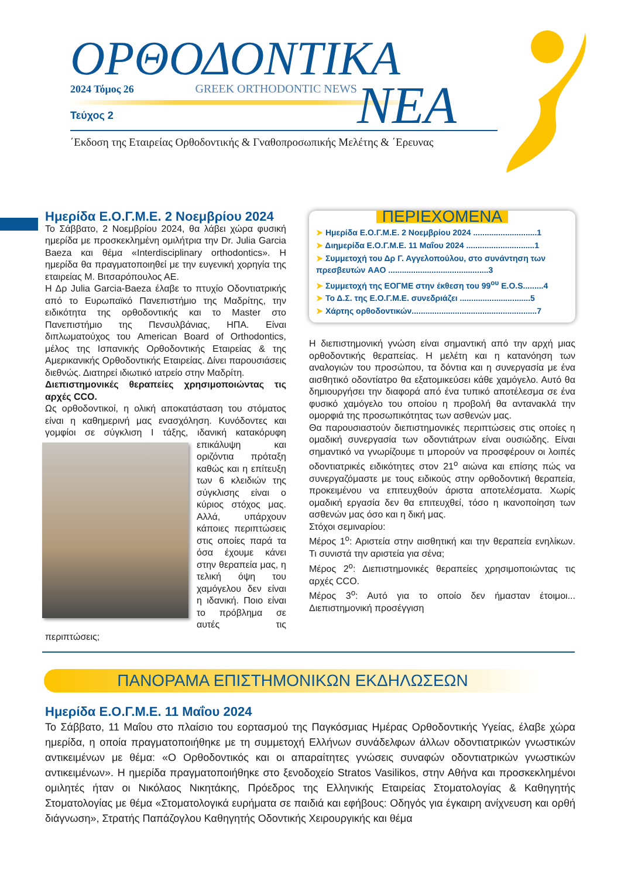ΟΡΘΟΔΟΝΤΙΚΑ
2024 Τόμος 26 GREEK ORTHODONTIC NEWS
Τεύχος 2
ΝΕΑ
΄Εκδοση της Εταιρείας Ορθοδοντικής & Γναθοπροσωπικής Μελέτης & ΄Ερευνας
Ημερίδα Ε.Ο.Γ.Μ.Ε. 2 Νοεμβρίου 2024
Το Σάββατο, 2 Νοεμβρίου 2024, θα λάβει χώρα φυσική ημερίδα με προσκεκλημένη ομιλήτρια την Dr. Julia Garcia Baeza και θέμα «Interdisciplinary orthodontics». Η ημερίδα θα πραγματοποιηθεί με την ευγενική χορηγία της εταιρείας Μ. Βιτσαρόπουλος ΑΕ.
Η Δρ Julia Garcia-Baeza έλαβε το πτυχίο Οδοντιατρικής από το Ευρωπαϊκό Πανεπιστήμιο της Μαδρίτης, την ειδικότητα της ορθοδοντικής και το Master στο Πανεπιστήμιο της Πενσυλβάνιας, ΗΠΑ. Είναι διπλωματούχος του American Board of Orthodontics, μέλος της Ισπανικής Ορθοδοντικής Εταιρείας & της Αμερικανικής Ορθοδοντικής Εταιρείας. Δίνει παρουσιάσεις διεθνώς. Διατηρεί ιδιωτικό ιατρείο στην Μαδρίτη.
Διεπιστημονικές θεραπείες χρησιμοποιώντας τις αρχές CCO.
Ως ορθοδοντικοί, η ολική αποκατάσταση του στόματος είναι η καθημερινή μας ενασχόληση. Κυνόδοντες και γομφίοι σε σύγκλιση Ι τάξης, ιδανική κατακόρυφη επικάλυψη και οριζόντια πρόταξη καθώς και η επίτευξη των 6 κλειδιών της σύγκλισης είναι ο κύριος στόχος μας. Αλλά, υπάρχουν κάποιες περιπτώσεις στις οποίες παρά τα όσα έχουμε κάνει στην θεραπεία μας, η τελική όψη του χαμόγελου δεν είναι η ιδανική. Ποιο είναι το πρόβλημα σε αυτές τις περιπτώσεις;
ΠΕΡΙΕΧΟΜΕΝΑ
➤ Ημερίδα Ε.Ο.Γ.Μ.Ε. 2 Νοεμβρίου 2024 ............................1
➤ Διημερίδα Ε.Ο.Γ.Μ.Ε. 11 Μαΐου 2024 ..............................1
➤ Συμμετοχή του Δρ Γ. Αγγελοπούλου, στο συνάντηση των πρεσβευτών AAO ............................................3
➤ Συμμετοχή της ΕΟΓΜΕ στην έκθεση του 99<sup>ου</sup> E.O.S.........4
➤ Το Δ.Σ. της Ε.Ο.Γ.Μ.Ε. συνεδριάζει ...............................5
➤ Χάρτης ορθοδοντικών.......................................................7
Η διεπιστημονική γνώση είναι σημαντική από την αρχή μιας ορθοδοντικής θεραπείας. Η μελέτη και η κατανόηση των αναλογιών του προσώπου, τα δόντια και η συνεργασία με ένα αισθητικό οδοντίατρο θα εξατομικεύσει κάθε χαμόγελο. Αυτό θα δημιουργήσει την διαφορά από ένα τυπικό αποτέλεσμα σε ένα φυσικό χαμόγελο του οποίου η προβολή θα αντανακλά την ομορφιά της προσωπικότητας των ασθενών μας.
Θα παρουσιαστούν διεπιστημονικές περιπτώσεις στις οποίες η ομαδική συνεργασία των οδοντιάτρων είναι ουσιώδης. Είναι σημαντικό να γνωρίζουμε τι μπορούν να προσφέρουν οι λοιπές οδοντιατρικές ειδικότητες στον 21<sup>ο</sup> αιώνα και επίσης πώς να συνεργαζόμαστε με τους ειδικούς στην ορθοδοντική θεραπεία, προκειμένου να επιτευχθούν άριστα αποτελέσματα. Χωρίς ομαδική εργασία δεν θα επιτευχθεί, τόσο η ικανοποίηση των ασθενών μας όσο και η δική μας.
Στόχοι σεμιναρίου:
Μέρος 1<sup>ο</sup>: Αριστεία στην αισθητική και την θεραπεία ενηλίκων. Τι συνιστά την αριστεία για σένα;
Μέρος 2<sup>ο</sup>: Διεπιστημονικές θεραπείες χρησιμοποιώντας τις αρχές CCO.
Μέρος 3<sup>ο</sup>: Αυτό για το οποίο δεν ήμασταν έτοιμοι... Διεπιστημονική προσέγγιση
ΠΑΝΟΡΑΜΑ ΕΠΙΣΤΗΜΟΝΙΚΩΝ ΕΚΔΗΛΩΣΕΩΝ
Ημερίδα Ε.Ο.Γ.Μ.Ε. 11 Μαΐου 2024
Το Σάββατο, 11 Μαΐου στο πλαίσιο του εορτασμού της Παγκόσμιας Ημέρας Ορθοδοντικής Υγείας, έλαβε χώρα ημερίδα, η οποία πραγματοποιήθηκε με τη συμμετοχή Ελλήνων συνάδελφων άλλων οδοντιατρικών γνωστικών αντικειμένων με θέμα: «Ο Ορθοδοντικός και οι απαραίτητες γνώσεις συναφών οδοντιατρικών γνωστικών αντικειμένων». Η ημερίδα πραγματοποιήθηκε στο ξενοδοχείο Stratos Vasilikos, στην Αθήνα και προσκεκλημένοι ομιλητές ήταν οι Νικόλαος Νικητάκης, Πρόεδρος της Ελληνικής Εταιρείας Στοματολογίας & Καθηγητής Στοματολογίας με θέμα «Στοματολογικά ευρήματα σε παιδιά και εφήβους: Οδηγός για έγκαιρη ανίχνευση και ορθή διάγνωση», Στρατής Παπάζογλου Καθηγητής Οδοντικής Χειρουργικής και θέμα